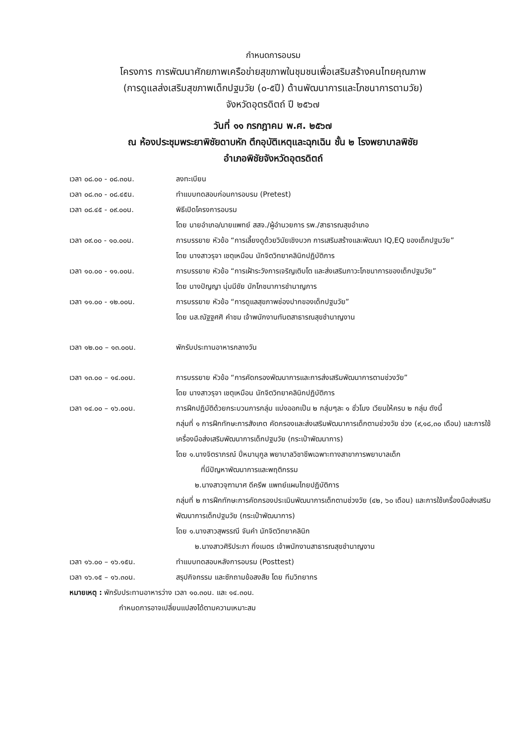กำหนดการอบรม
โครงการ การพัฒนาศักยภาพเครือข่ายสุขภาพในชุมชนเพื่อเสริมสร้างคนไทยคุณภาพ
(การดูแลส่งเสริมสุขภาพเด็กปฐมวัย (๐-๕ปี) ด้านพัฒนาการและโภชนาการตามวัย)
จังหวัดอุตรดิตถ์ ปี ๒๕๖๗
วันที่ ๑๑ กรกฎาคม พ.ศ. ๒๕๖๗
ณ ห้องประชุมพระยาพิชัยดาบหัก ตึกอุบัติเหตุและฉุกเฉิน ชั้น ๒ โรงพยาบาลพิชัย
อำเภอพิชัยจังหวัดอุตรดิตถ์
เวลา ๐๘.๐๐ - ๐๘.๓๐น. ลงทะเบียน
เวลา ๐๘.๓๐ - ๐๘.๔๕น. ทำแบบทดสอบก่อนการอบรม (Pretest)
เวลา ๐๘.๔๕ - ๐๙.๐๐น. พิธีเปิดโครงการอบรม
โดย นายอำเภอ/นายแพทย์ สสจ./ผู้อำนวยการ รพ./สาธารณสุขอำเภอ
เวลา ๐๙.๐๐ - ๑๐.๐๐น. การบรรยาย หัวข้อ “การเลี้ยงดูด้วยวินัยเชิงบวก การเสริมสร้างและพัฒนา IQ,EQ ของเด็กปฐมวัย”
โดย นางสาวรุจา เชตุเหมือน นักจิตวิทยาคลินิกปฏิบัติการ
เวลา ๑๐.๐๐ - ๑๑.๐๐น. การบรรยาย หัวข้อ “การเฝ้าระวังการเจริญเติบโต และส่งเสริมภาวะโภชนาการของเด็กปฐมวัย”
โดย นางปัญญา นุ่มมีชัย นักโภชนาการชำนาญการ
เวลา ๑๑.๐๐ - ๑๒.๐๐น. การบรรยาย หัวข้อ “การดูแลสุขภาพช่องปากของเด็กปฐมวัย”
โดย นส.ณัฐฐศศิ คำชม เจ้าพนักงานทันตสาธารณสุขชำนาญงาน
เวลา ๑๒.๐๐ – ๑๓.๐๐น. พักรับประทานอาหารกลางวัน
เวลา ๑๓.๐๐ – ๑๔.๐๐น. การบรรยาย หัวข้อ “การคัดกรองพัฒนาการและการส่งเสริมพัฒนาการตามช่วงวัย”
โดย นางสาวรุจา เชตุเหมือน นักจิตวิทยาคลินิกปฏิบัติการ
เวลา ๑๔.๐๐ – ๑๖.๐๐น. การฝึกปฏิบัติด้วยกระบวนการกลุ่ม แบ่งออกเป็น ๒ กลุ่มๆละ ๑ ชั่วโมง เวียนให้ครบ ๒ กลุ่ม ดังนี้
กลุ่มที่ ๑ การฝึกทักษะการสังเกต คัดกรองและส่งเสริมพัฒนาการเด็กตามช่วงวัย ช่วง (๙,๑๘,๓๐ เดือน) และการใช้เครื่องมือส่งเสริมพัฒนาการเด็กปฐมวัย (กระเป๋าพัฒนาการ)
โดย ๑.นางจิตราภรณ์ ปิ่หมานุกูล พยาบาลวิชาชีพเฉพาะทางสาขาการพยาบาลเด็ก
ที่มีปัญหาพัฒนาการและพฤติกรรม
๒.นางสาวจุฑามาศ ดีครีพ แพทย์แผนไทยปฏิบัติการ
กลุ่มที่ ๒ การฝึกทักษะการคัดกรองประเมินพัฒนาการเด็กตามช่วงวัย (๔๒, ๖๐ เดือน) และการใช้เครื่องมือส่งเสริมพัฒนาการเด็กปฐมวัย (กระเป๋าพัฒนาการ)
โดย ๑.นางสาวสุพรรณี จันคำ นักจิตวิทยาคลินิก
๒.นางสาวศิริประภา กิ่งเนตร เจ้าพนักงานสาธารณสุขชำนาญงาน
เวลา ๑๖.๐๐ – ๑๖.๑๕น. ทำแบบทดสอบหลังการอบรม (Posttest)
เวลา ๑๖.๑๕ – ๑๖.๓๐น. สรุปกิจกรรม และซักถามข้อสงสัย โดย ทีมวิทยากร
หมายเหตุ : พักรับประทานอาหารว่าง เวลา ๑๐.๓๐น. และ ๑๔.๓๐น.
กำหนดการอาจเปลี่ยนแปลงได้ตามความเหมาะสม